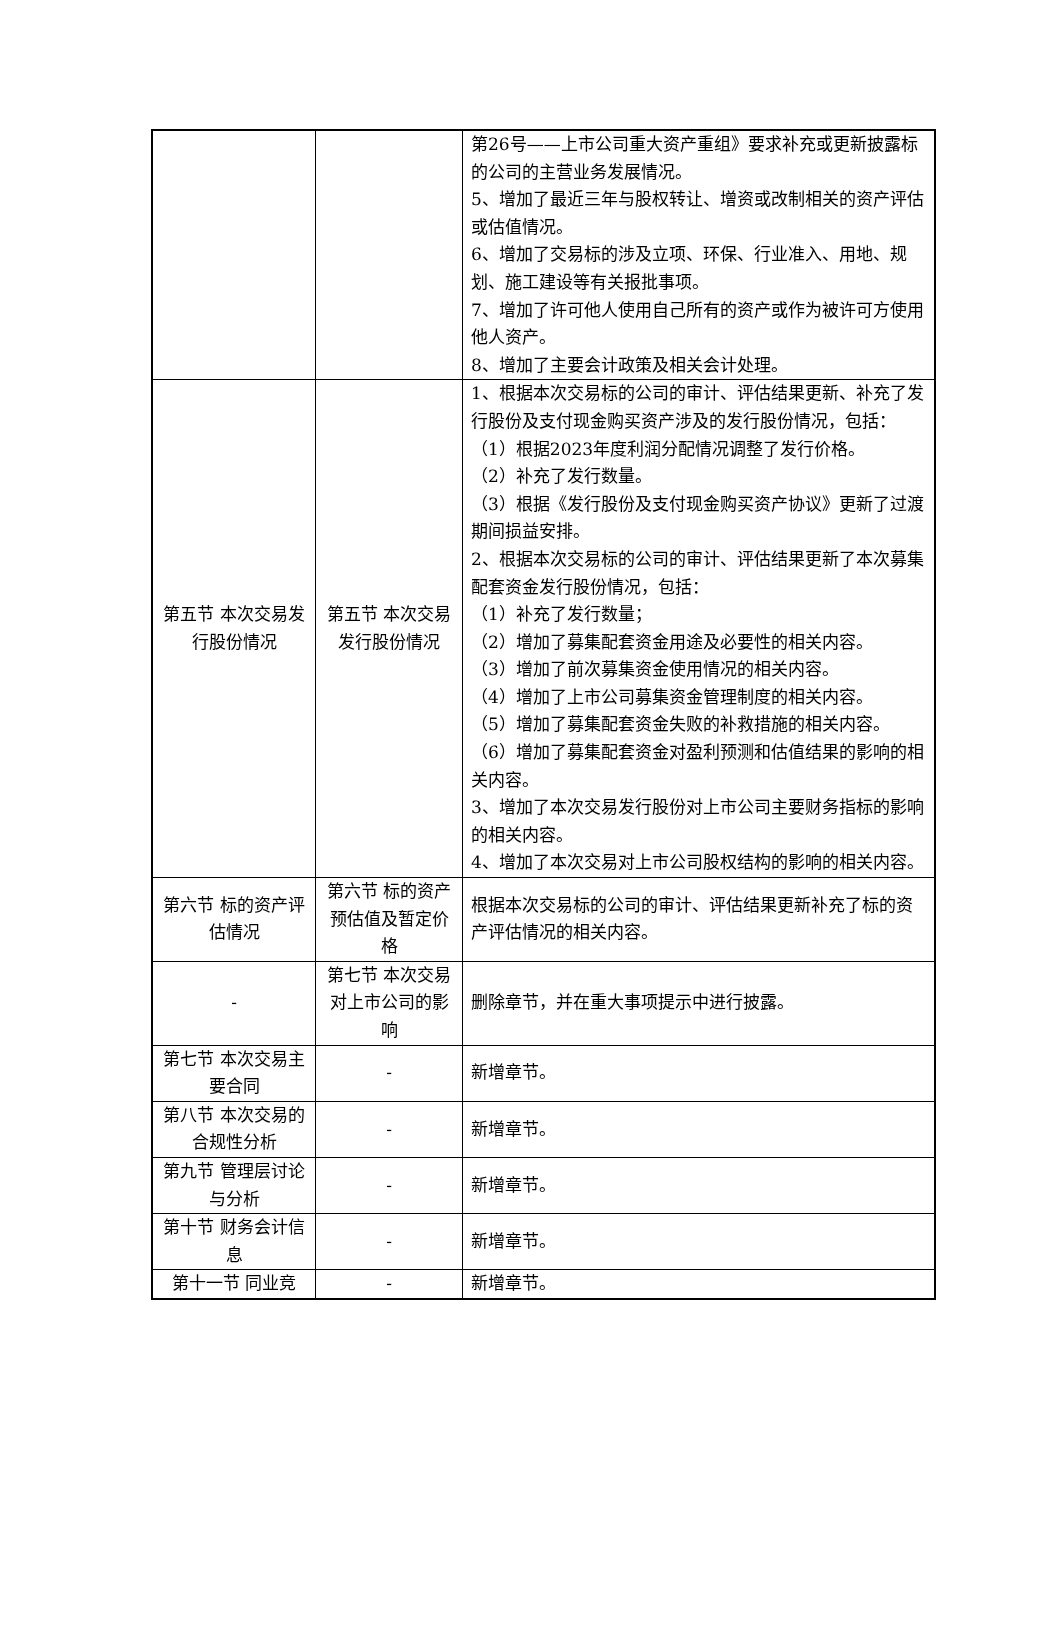| | | 第26号——上市公司重大资产重组》要求补充或更新披露标的公司的主营业务发展情况。 5、增加了最近三年与股权转让、增资或改制相关的资产评估或估值情况。 6、增加了交易标的涉及立项、环保、行业准入、用地、规划、施工建设等有关报批事项。 7、增加了许可他人使用自己所有的资产或作为被许可方使用他人资产。 8、增加了主要会计政策及相关会计处理。 |
| 第五节 本次交易发行股份情况 | 第五节 本次交易发行股份情况 | 1、根据本次交易标的公司的审计、评估结果更新、补充了发行股份及支付现金购买资产涉及的发行股份情况，包括： （1）根据2023年度利润分配情况调整了发行价格。 （2）补充了发行数量。 （3）根据《发行股份及支付现金购买资产协议》更新了过渡期间损益安排。 2、根据本次交易标的公司的审计、评估结果更新了本次募集配套资金发行股份情况，包括： （1）补充了发行数量； （2）增加了募集配套资金用途及必要性的相关内容。 （3）增加了前次募集资金使用情况的相关内容。 （4）增加了上市公司募集资金管理制度的相关内容。 （5）增加了募集配套资金失败的补救措施的相关内容。 （6）增加了募集配套资金对盈利预测和估值结果的影响的相关内容。 3、增加了本次交易发行股份对上市公司主要财务指标的影响的相关内容。 4、增加了本次交易对上市公司股权结构的影响的相关内容。 |
| 第六节 标的资产评估情况 | 第六节 标的资产预估值及暂定价格 | 根据本次交易标的公司的审计、评估结果更新补充了标的资产评估情况的相关内容。 |
| - | 第七节 本次交易对上市公司的影响 | 删除章节，并在重大事项提示中进行披露。 |
| 第七节 本次交易主要合同 | - | 新增章节。 |
| 第八节 本次交易的合规性分析 | - | 新增章节。 |
| 第九节 管理层讨论与分析 | - | 新增章节。 |
| 第十节 财务会计信息 | - | 新增章节。 |
| 第十一节 同业竞 | - | 新增章节。 |